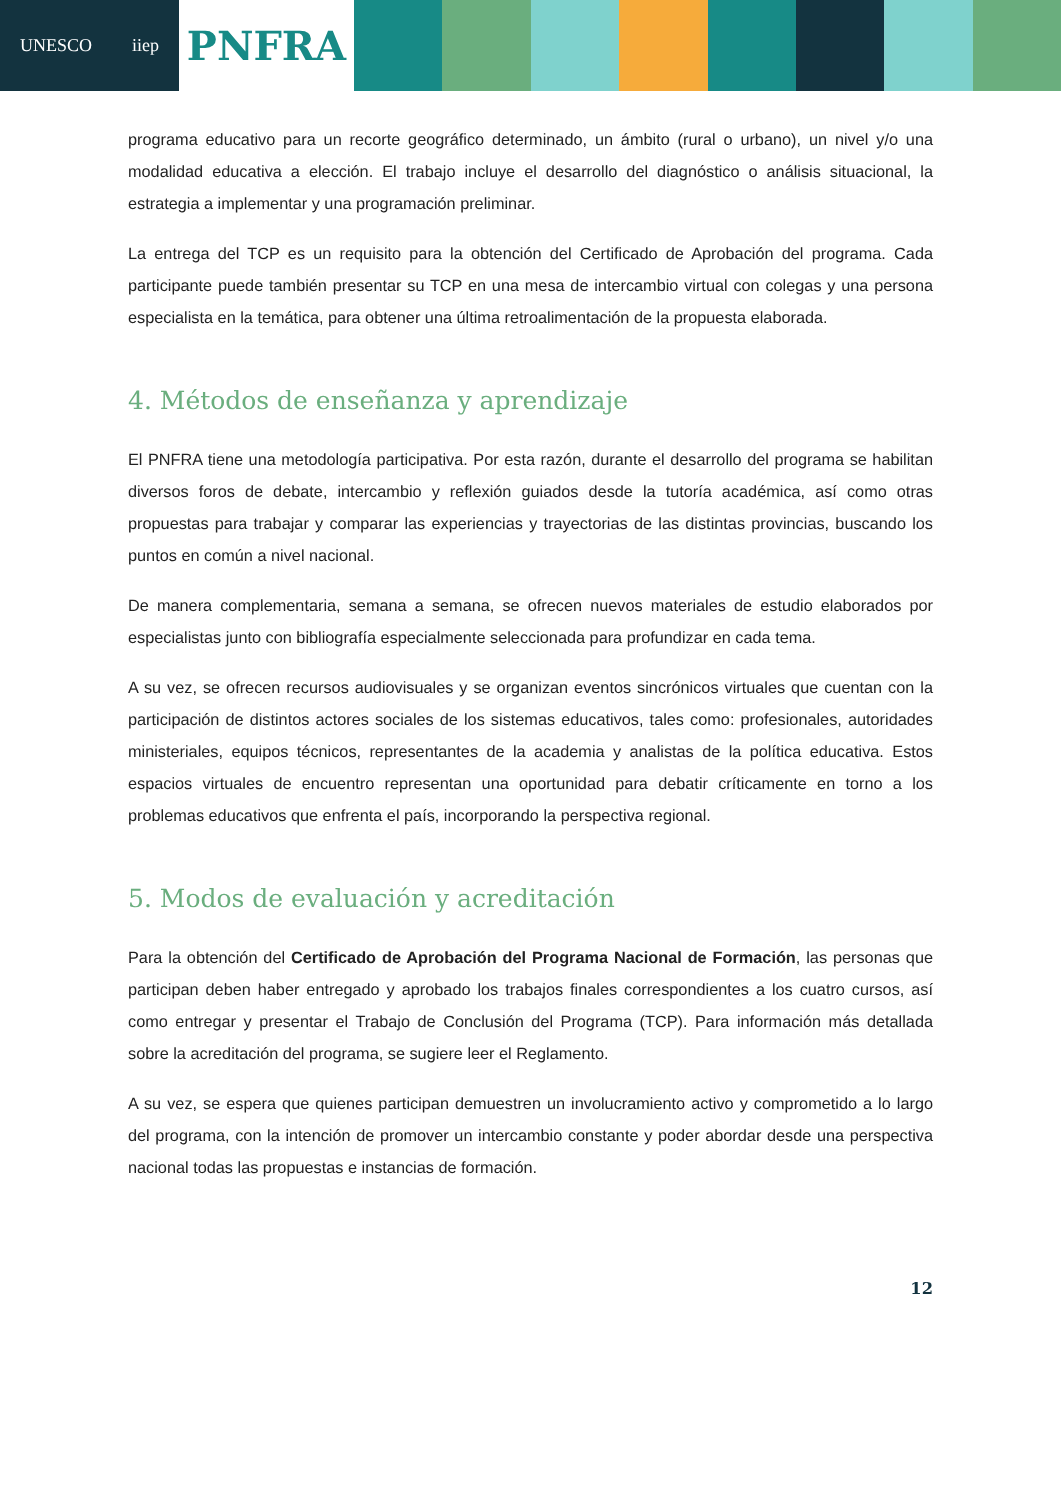UNESCO iiep
PNFRA
programa educativo para un recorte geográfico determinado, un ámbito (rural o urbano), un nivel y/o una modalidad educativa a elección. El trabajo incluye el desarrollo del diagnóstico o análisis situacional, la estrategia a implementar y una programación preliminar.
La entrega del TCP es un requisito para la obtención del Certificado de Aprobación del programa. Cada participante puede también presentar su TCP en una mesa de intercambio virtual con colegas y una persona especialista en la temática, para obtener una última retroalimentación de la propuesta elaborada.
4. Métodos de enseñanza y aprendizaje
El PNFRA tiene una metodología participativa. Por esta razón, durante el desarrollo del programa se habilitan diversos foros de debate, intercambio y reflexión guiados desde la tutoría académica, así como otras propuestas para trabajar y comparar las experiencias y trayectorias de las distintas provincias, buscando los puntos en común a nivel nacional.
De manera complementaria, semana a semana, se ofrecen nuevos materiales de estudio elaborados por especialistas junto con bibliografía especialmente seleccionada para profundizar en cada tema.
A su vez, se ofrecen recursos audiovisuales y se organizan eventos sincrónicos virtuales que cuentan con la participación de distintos actores sociales de los sistemas educativos, tales como: profesionales, autoridades ministeriales, equipos técnicos, representantes de la academia y analistas de la política educativa. Estos espacios virtuales de encuentro representan una oportunidad para debatir críticamente en torno a los problemas educativos que enfrenta el país, incorporando la perspectiva regional.
5. Modos de evaluación y acreditación
Para la obtención del Certificado de Aprobación del Programa Nacional de Formación, las personas que participan deben haber entregado y aprobado los trabajos finales correspondientes a los cuatro cursos, así como entregar y presentar el Trabajo de Conclusión del Programa (TCP). Para información más detallada sobre la acreditación del programa, se sugiere leer el Reglamento.
A su vez, se espera que quienes participan demuestren un involucramiento activo y comprometido a lo largo del programa, con la intención de promover un intercambio constante y poder abordar desde una perspectiva nacional todas las propuestas e instancias de formación.
12